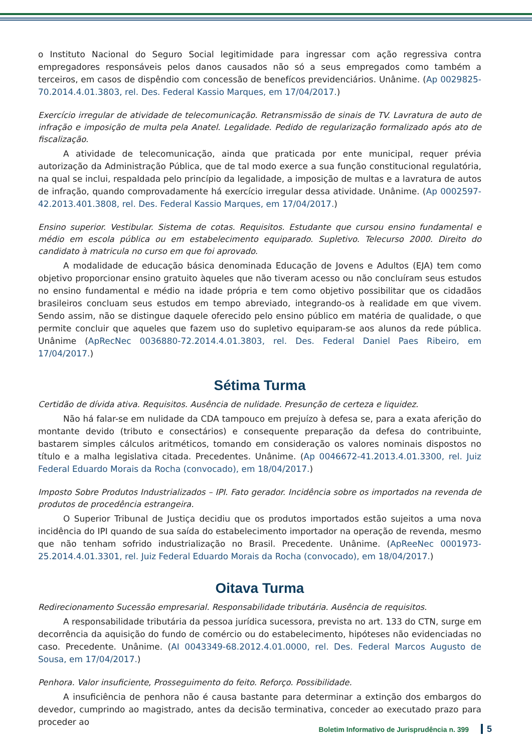o Instituto Nacional do Seguro Social legitimidade para ingressar com ação regressiva contra empregadores responsáveis pelos danos causados não só a seus empregados como também a terceiros, em casos de dispêndio com concessão de benefícos previdenciários. Unânime. (Ap 0029825-70.2014.4.01.3803, rel. Des. Federal Kassio Marques, em 17/04/2017.)
Exercício irregular de atividade de telecomunicação. Retransmissão de sinais de TV. Lavratura de auto de infração e imposição de multa pela Anatel. Legalidade. Pedido de regularização formalizado após ato de fiscalização.
A atividade de telecomunicação, ainda que praticada por ente municipal, requer prévia autorização da Administração Pública, que de tal modo exerce a sua função constitucional regulatória, na qual se inclui, respaldada pelo princípio da legalidade, a imposição de multas e a lavratura de autos de infração, quando comprovadamente há exercício irregular dessa atividade. Unânime. (Ap 0002597-42.2013.401.3808, rel. Des. Federal Kassio Marques, em 17/04/2017.)
Ensino superior. Vestibular. Sistema de cotas. Requisitos. Estudante que cursou ensino fundamental e médio em escola pública ou em estabelecimento equiparado. Supletivo. Telecurso 2000. Direito do candidato à matricula no curso em que foi aprovado.
A modalidade de educação básica denominada Educação de Jovens e Adultos (EJA) tem como objetivo proporcionar ensino gratuito àqueles que não tiveram acesso ou não concluíram seus estudos no ensino fundamental e médio na idade própria e tem como objetivo possibilitar que os cidadãos brasileiros concluam seus estudos em tempo abreviado, integrando-os à realidade em que vivem. Sendo assim, não se distingue daquele oferecido pelo ensino público em matéria de qualidade, o que permite concluir que aqueles que fazem uso do supletivo equiparam-se aos alunos da rede pública. Unânime (ApRecNec 0036880-72.2014.4.01.3803, rel. Des. Federal Daniel Paes Ribeiro, em 17/04/2017.)
Sétima Turma
Certidão de dívida ativa. Requisitos. Ausência de nulidade. Presunção de certeza e liquidez.
Não há falar-se em nulidade da CDA tampouco em prejuízo à defesa se, para a exata aferição do montante devido (tributo e consectários) e consequente preparação da defesa do contribuinte, bastarem simples cálculos aritméticos, tomando em consideração os valores nominais dispostos no título e a malha legislativa citada. Precedentes. Unânime. (Ap 0046672-41.2013.4.01.3300, rel. Juiz Federal Eduardo Morais da Rocha (convocado), em 18/04/2017.)
Imposto Sobre Produtos Industrializados – IPI. Fato gerador. Incidência sobre os importados na revenda de produtos de procedência estrangeira.
O Superior Tribunal de Justiça decidiu que os produtos importados estão sujeitos a uma nova incidência do IPI quando de sua saída do estabelecimento importador na operação de revenda, mesmo que não tenham sofrido industrialização no Brasil. Precedente. Unânime. (ApReeNec 0001973-25.2014.4.01.3301, rel. Juiz Federal Eduardo Morais da Rocha (convocado), em 18/04/2017.)
Oitava Turma
Redirecionamento Sucessão empresarial. Responsabilidade tributária. Ausência de requisitos.
A responsabilidade tributária da pessoa jurídica sucessora, prevista no art. 133 do CTN, surge em decorrência da aquisição do fundo de comércio ou do estabelecimento, hipóteses não evidenciadas no caso. Precedente. Unânime. (AI 0043349-68.2012.4.01.0000, rel. Des. Federal Marcos Augusto de Sousa, em 17/04/2017.)
Penhora. Valor insuficiente, Prosseguimento do feito. Reforço. Possibilidade.
A insuficiência de penhora não é causa bastante para determinar a extinção dos embargos do devedor, cumprindo ao magistrado, antes da decisão terminativa, conceder ao executado prazo para proceder ao
Boletim Informativo de Jurisprudência n. 399 5